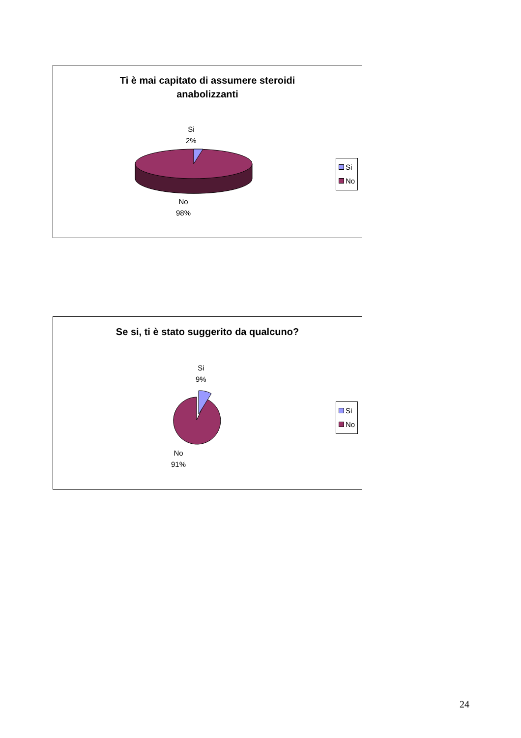Ti è mai capitato di assumere steroidi
anabolizzanti
Si
2%
No
98%
Si
No
Se si, ti è stato suggerito da qualcuno?
Si
9%
No
91%
Si
No
24